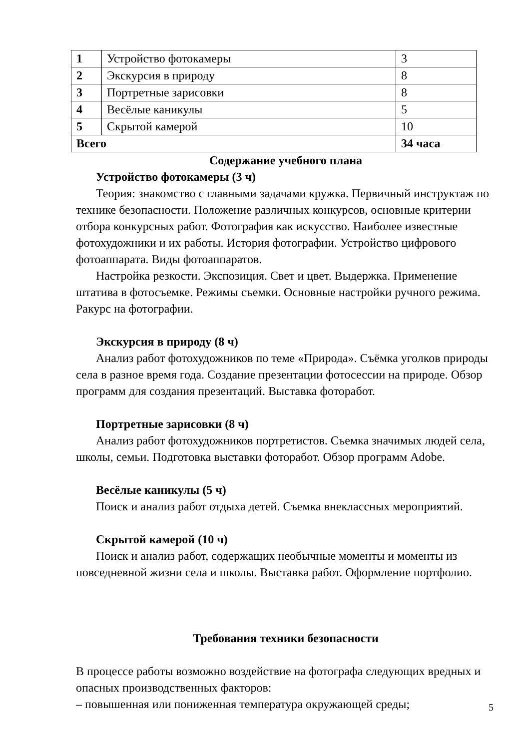| 1 | Устройство фотокамеры | 3 |
| 2 | Экскурсия в природу | 8 |
| 3 | Портретные зарисовки | 8 |
| 4 | Весёлые каникулы | 5 |
| 5 | Скрытой камерой | 10 |
| Всего | | 34 часа |
Содержание учебного плана
Устройство фотокамеры (3 ч)
Теория: знакомство с главными задачами кружка. Первичный инструктаж по технике безопасности. Положение различных конкурсов, основные критерии отбора конкурсных работ. Фотография как искусство. Наиболее известные фотохудожники и их работы. История фотографии. Устройство цифрового фотоаппарата. Виды фотоаппаратов.
Настройка резкости. Экспозиция. Свет и цвет. Выдержка. Применение штатива в фотосъемке. Режимы съемки. Основные настройки ручного режима. Ракурс на фотографии.
Экскурсия в природу (8 ч)
Анализ работ фотохудожников по теме «Природа». Съёмка уголков природы села в разное время года. Создание презентации фотосессии на природе. Обзор программ для создания презентаций. Выставка фоторабот.
Портретные зарисовки (8 ч)
Анализ работ фотохудожников портретистов. Съемка значимых людей села, школы, семьи. Подготовка выставки фоторабот. Обзор программ Adobe.
Весёлые каникулы (5 ч)
Поиск и анализ работ отдыха детей. Съемка внеклассных мероприятий.
Скрытой камерой (10 ч)
Поиск и анализ работ, содержащих необычные моменты и моменты из повседневной жизни села и школы. Выставка работ. Оформление портфолио.
Требования техники безопасности
В процессе работы возможно воздействие на фотографа следующих вредных и опасных производственных факторов:
– повышенная или пониженная температура окружающей среды;
5